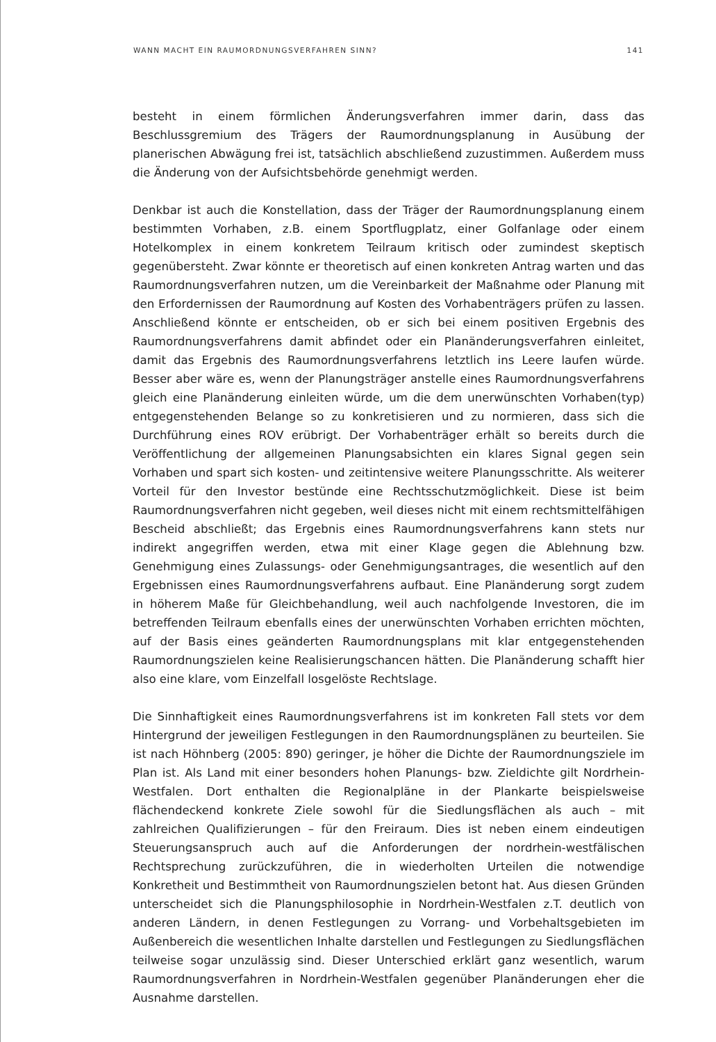WANN MACHT EIN RAUMORDNUNGSVERFAHREN SINN? 141
besteht in einem förmlichen Änderungsverfahren immer darin, dass das Beschlussgremium des Trägers der Raumordnungsplanung in Ausübung der planerischen Abwägung frei ist, tatsächlich abschließend zuzustimmen. Außerdem muss die Änderung von der Aufsichtsbehörde genehmigt werden.
Denkbar ist auch die Konstellation, dass der Träger der Raumordnungsplanung einem bestimmten Vorhaben, z.B. einem Sportflugplatz, einer Golfanlage oder einem Hotelkomplex in einem konkretem Teilraum kritisch oder zumindest skeptisch gegenübersteht. Zwar könnte er theoretisch auf einen konkreten Antrag warten und das Raumordnungsverfahren nutzen, um die Vereinbarkeit der Maßnahme oder Planung mit den Erfordernissen der Raumordnung auf Kosten des Vorhabenträgers prüfen zu lassen. Anschließend könnte er entscheiden, ob er sich bei einem positiven Ergebnis des Raumordnungsverfahrens damit abfindet oder ein Planänderungsverfahren einleitet, damit das Ergebnis des Raumordnungsverfahrens letztlich ins Leere laufen würde. Besser aber wäre es, wenn der Planungsträger anstelle eines Raumordnungsverfahrens gleich eine Planänderung einleiten würde, um die dem unerwünschten Vorhaben(typ) entgegenstehenden Belange so zu konkretisieren und zu normieren, dass sich die Durchführung eines ROV erübrigt. Der Vorhabenträger erhält so bereits durch die Veröffentlichung der allgemeinen Planungsabsichten ein klares Signal gegen sein Vorhaben und spart sich kosten- und zeitintensive weitere Planungsschritte. Als weiterer Vorteil für den Investor bestünde eine Rechtsschutzmöglichkeit. Diese ist beim Raumordnungsverfahren nicht gegeben, weil dieses nicht mit einem rechtsmittelfähigen Bescheid abschließt; das Ergebnis eines Raumordnungsverfahrens kann stets nur indirekt angegriffen werden, etwa mit einer Klage gegen die Ablehnung bzw. Genehmigung eines Zulassungs- oder Genehmigungsantrages, die wesentlich auf den Ergebnissen eines Raumordnungsverfahrens aufbaut. Eine Planänderung sorgt zudem in höherem Maße für Gleichbehandlung, weil auch nachfolgende Investoren, die im betreffenden Teilraum ebenfalls eines der unerwünschten Vorhaben errichten möchten, auf der Basis eines geänderten Raumordnungsplans mit klar entgegenstehenden Raumordnungszielen keine Realisierungschancen hätten. Die Planänderung schafft hier also eine klare, vom Einzelfall losgelöste Rechtslage.
Die Sinnhaftigkeit eines Raumordnungsverfahrens ist im konkreten Fall stets vor dem Hintergrund der jeweiligen Festlegungen in den Raumordnungsplänen zu beurteilen. Sie ist nach Höhnberg (2005: 890) geringer, je höher die Dichte der Raumordnungsziele im Plan ist. Als Land mit einer besonders hohen Planungs- bzw. Zieldichte gilt Nordrhein-Westfalen. Dort enthalten die Regionalpläne in der Plankarte beispielsweise flächendeckend konkrete Ziele sowohl für die Siedlungsflächen als auch – mit zahlreichen Qualifizierungen – für den Freiraum. Dies ist neben einem eindeutigen Steuerungsanspruch auch auf die Anforderungen der nordrhein-westfälischen Rechtsprechung zurückzuführen, die in wiederholten Urteilen die notwendige Konkretheit und Bestimmtheit von Raumordnungszielen betont hat. Aus diesen Gründen unterscheidet sich die Planungsphilosophie in Nordrhein-Westfalen z.T. deutlich von anderen Ländern, in denen Festlegungen zu Vorrang- und Vorbehaltsgebieten im Außenbereich die wesentlichen Inhalte darstellen und Festlegungen zu Siedlungsflächen teilweise sogar unzulässig sind. Dieser Unterschied erklärt ganz wesentlich, warum Raumordnungsverfahren in Nordrhein-Westfalen gegenüber Planänderungen eher die Ausnahme darstellen.